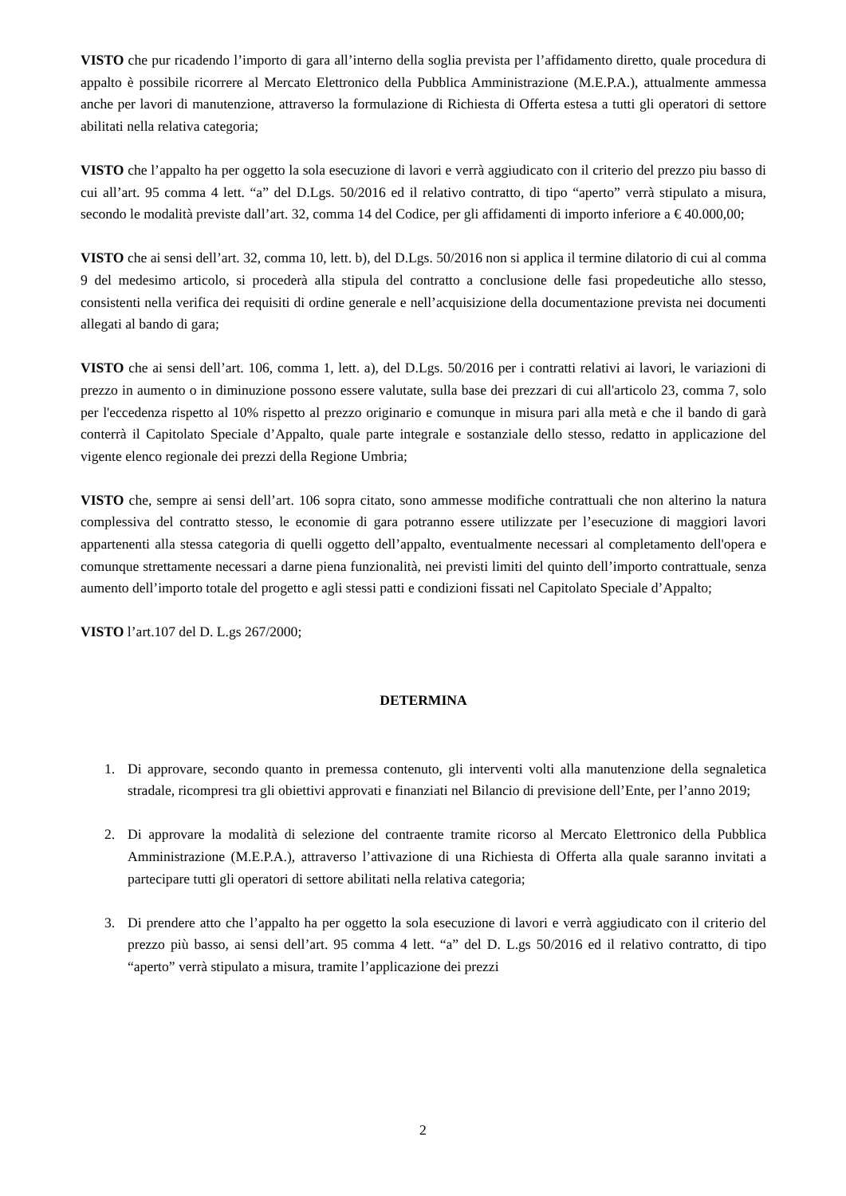VISTO che pur ricadendo l’importo di gara all’interno della soglia prevista per l’affidamento diretto, quale procedura di appalto è possibile ricorrere al Mercato Elettronico della Pubblica Amministrazione (M.E.P.A.), attualmente ammessa anche per lavori di manutenzione, attraverso la formulazione di Richiesta di Offerta estesa a tutti gli operatori di settore abilitati nella relativa categoria;
VISTO che l’appalto ha per oggetto la sola esecuzione di lavori e verrà aggiudicato con il criterio del prezzo piu basso di cui all’art. 95 comma 4 lett. “a” del D.Lgs. 50/2016 ed il relativo contratto, di tipo “aperto” verrà stipulato a misura, secondo le modalità previste dall’art. 32, comma 14 del Codice, per gli affidamenti di importo inferiore a € 40.000,00;
VISTO che ai sensi dell’art. 32, comma 10, lett. b), del D.Lgs. 50/2016 non si applica il termine dilatorio di cui al comma 9 del medesimo articolo, si procederà alla stipula del contratto a conclusione delle fasi propedeutiche allo stesso, consistenti nella verifica dei requisiti di ordine generale e nell’acquisizione della documentazione prevista nei documenti allegati al bando di gara;
VISTO che ai sensi dell’art. 106, comma 1, lett. a), del D.Lgs. 50/2016 per i contratti relativi ai lavori, le variazioni di prezzo in aumento o in diminuzione possono essere valutate, sulla base dei prezzari di cui all'articolo 23, comma 7, solo per l'eccedenza rispetto al 10% rispetto al prezzo originario e comunque in misura pari alla metà e che il bando di garà conterrà il Capitolato Speciale d’Appalto, quale parte integrale e sostanziale dello stesso, redatto in applicazione del vigente elenco regionale dei prezzi della Regione Umbria;
VISTO che, sempre ai sensi dell’art. 106 sopra citato, sono ammesse modifiche contrattuali che non alterino la natura complessiva del contratto stesso, le economie di gara potranno essere utilizzate per l’esecuzione di maggiori lavori appartenenti alla stessa categoria di quelli oggetto dell’appalto, eventualmente necessari al completamento dell'opera e comunque strettamente necessari a darne piena funzionalità, nei previsti limiti del quinto dell’importo contrattuale, senza aumento dell’importo totale del progetto e agli stessi patti e condizioni fissati nel Capitolato Speciale d’Appalto;
VISTO l’art.107 del D. L.gs 267/2000;
DETERMINA
1. Di approvare, secondo quanto in premessa contenuto, gli interventi volti alla manutenzione della segnaletica stradale, ricompresi tra gli obiettivi approvati e finanziati nel Bilancio di previsione dell’Ente, per l’anno 2019;
2. Di approvare la modalità di selezione del contraente tramite ricorso al Mercato Elettronico della Pubblica Amministrazione (M.E.P.A.), attraverso l’attivazione di una Richiesta di Offerta alla quale saranno invitati a partecipare tutti gli operatori di settore abilitati nella relativa categoria;
3. Di prendere atto che l’appalto ha per oggetto la sola esecuzione di lavori e verrà aggiudicato con il criterio del prezzo più basso, ai sensi dell’art. 95 comma 4 lett. “a” del D. L.gs 50/2016 ed il relativo contratto, di tipo “aperto” verrà stipulato a misura, tramite l’applicazione dei prezzi
2